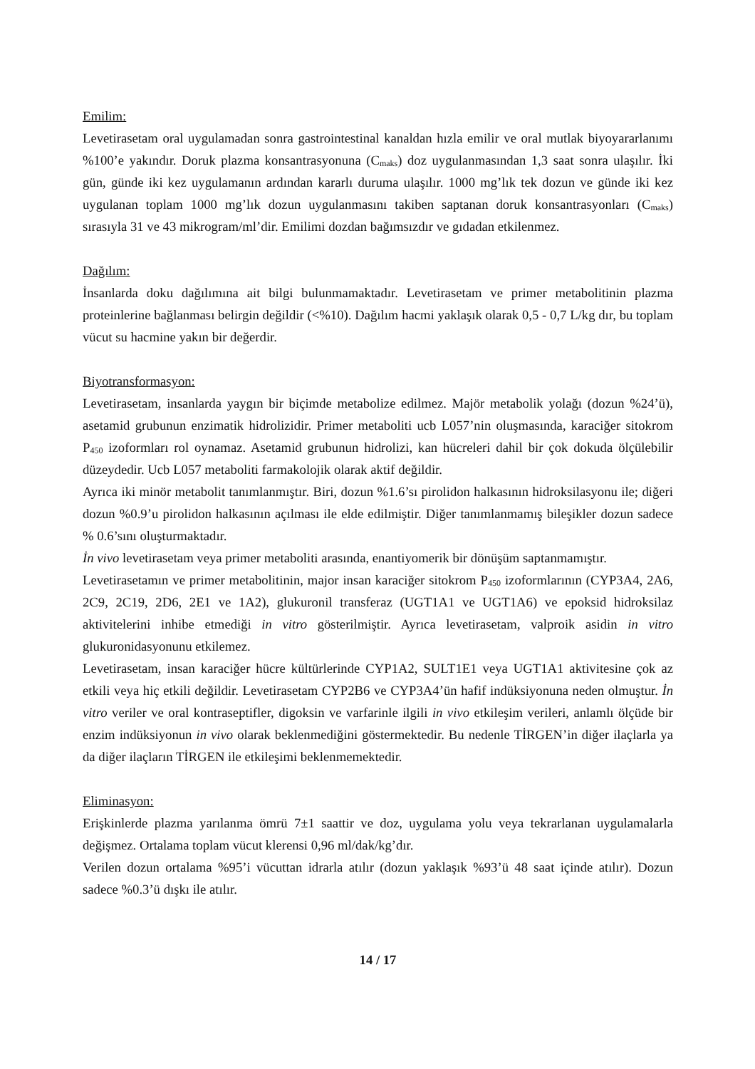Emilim:
Levetirasetam oral uygulamadan sonra gastrointestinal kanaldan hızla emilir ve oral mutlak biyoyararlanımı %100’e yakındır. Doruk plazma konsantrasyonuna (C<sub>maks</sub>) doz uygulanmasından 1,3 saat sonra ulaşılır. İki gün, günde iki kez uygulamanın ardından kararlı duruma ulaşılır. 1000 mg’lık tek dozun ve günde iki kez uygulanan toplam 1000 mg’lık dozun uygulanmasını takiben saptanan doruk konsantrasyonları (C<sub>maks</sub>) sırasıyla 31 ve 43 mikrogram/ml’dir. Emilimi dozdan bağımsızdır ve gıdadan etkilenmez.
Dağılım:
İnsanlarda doku dağılımına ait bilgi bulunmamaktadır. Levetirasetam ve primer metabolitinin plazma proteinlerine bağlanması belirgin değildir (<%10). Dağılım hacmi yaklaşık olarak 0,5 - 0,7 L/kg dır, bu toplam vücut su hacmine yakın bir değerdir.
Biyotransformasyon:
Levetirasetam, insanlarda yaygın bir biçimde metabolize edilmez. Majör metabolik yolağı (dozun %24’ü), asetamid grubunun enzimatik hidrolizidir. Primer metaboliti ucb L057’nin oluşmasında, karaciğer sitokrom P<sub>450</sub> izoformları rol oynamaz. Asetamid grubunun hidrolizi, kan hücreleri dahil bir çok dokuda ölçülebilir düzeydedir. Ucb L057 metaboliti farmakolojik olarak aktif değildir.
Ayrıca iki minör metabolit tanımlanmıştır. Biri, dozun %1.6’sı pirolidon halkasının hidroksilasyonu ile; diğeri dozun %0.9’u pirolidon halkasının açılması ile elde edilmiştir. Diğer tanımlanmamış bileşikler dozun sadece % 0.6’sını oluşturmaktadır.
İn vivo levetirasetam veya primer metaboliti arasında, enantiyomerik bir dönüşüm saptanmamıştır.
Levetirasetamın ve primer metabolitinin, major insan karaciğer sitokrom P<sub>450</sub> izoformlarının (CYP3A4, 2A6, 2C9, 2C19, 2D6, 2E1 ve 1A2), glukuronil transferaz (UGT1A1 ve UGT1A6) ve epoksid hidroksilaz aktivitelerini inhibe etmediği in vitro gösterilmiştir. Ayrıca levetirasetam, valproik asidin in vitro glukuronidasyonunu etkilemez.
Levetirasetam, insan karaciğer hücre kültürlerinde CYP1A2, SULT1E1 veya UGT1A1 aktivitesine çok az etkili veya hiç etkili değildir. Levetirasetam CYP2B6 ve CYP3A4’ün hafif indüksiyonuna neden olmuştur. İn vitro veriler ve oral kontraseptifler, digoksin ve varfarinle ilgili in vivo etkileşim verileri, anlamlı ölçüde bir enzim indüksiyonun in vivo olarak beklenmediğini göstermektedir. Bu nedenle TİRGEN’in diğer ilaçlarla ya da diğer ilaçların TİRGEN ile etkileşimi beklenmemektedir.
Eliminasyon:
Erişkinlerde plazma yarılanma ömrü 7±1 saattir ve doz, uygulama yolu veya tekrarlanan uygulamalarla değişmez. Ortalama toplam vücut klerensi 0,96 ml/dak/kg’dır.
Verilen dozun ortalama %95’i vücuttan idrarla atılır (dozun yaklaşık %93’ü 48 saat içinde atılır). Dozun sadece %0.3’ü dışkı ile atılır.
14 / 17